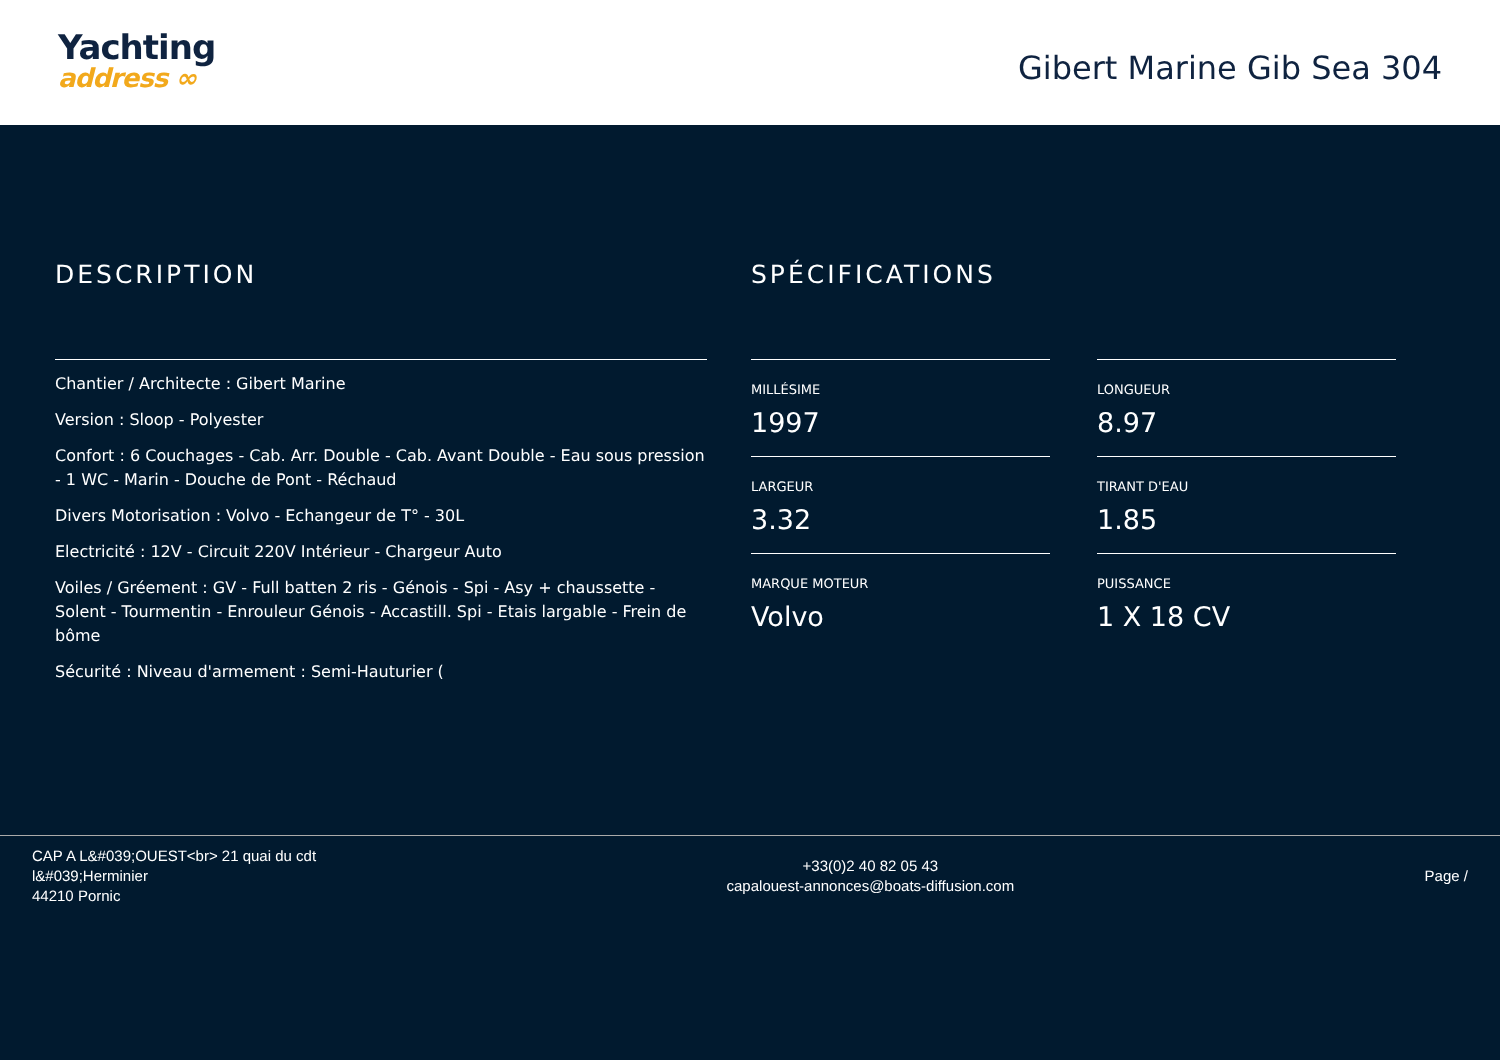Yachting
address ∞
Gibert Marine Gib Sea 304
DESCRIPTION
Chantier / Architecte : Gibert Marine
Version : Sloop - Polyester
Confort : 6 Couchages - Cab. Arr. Double - Cab. Avant Double - Eau sous pression - 1 WC - Marin - Douche de Pont - Réchaud
Divers Motorisation : Volvo - Echangeur de T° - 30L
Electricité : 12V - Circuit 220V Intérieur - Chargeur Auto
Voiles / Gréement : GV - Full batten 2 ris - Génois - Spi - Asy + chaussette - Solent - Tourmentin - Enrouleur Génois - Accastill. Spi - Etais largable - Frein de bôme
Sécurité : Niveau d'armement : Semi-Hauturier (
SPÉCIFICATIONS
MILLÉSIME
1997
LONGUEUR
8.97
LARGEUR
3.32
TIRANT D'EAU
1.85
MARQUE MOTEUR
Volvo
PUISSANCE
1 X 18 CV
CAP A L&#039;OUEST<br> 21 quai du cdt
l&#039;Herminier
44210 Pornic
+33(0)2 40 82 05 43
capalouest-annonces@boats-diffusion.com
Page /